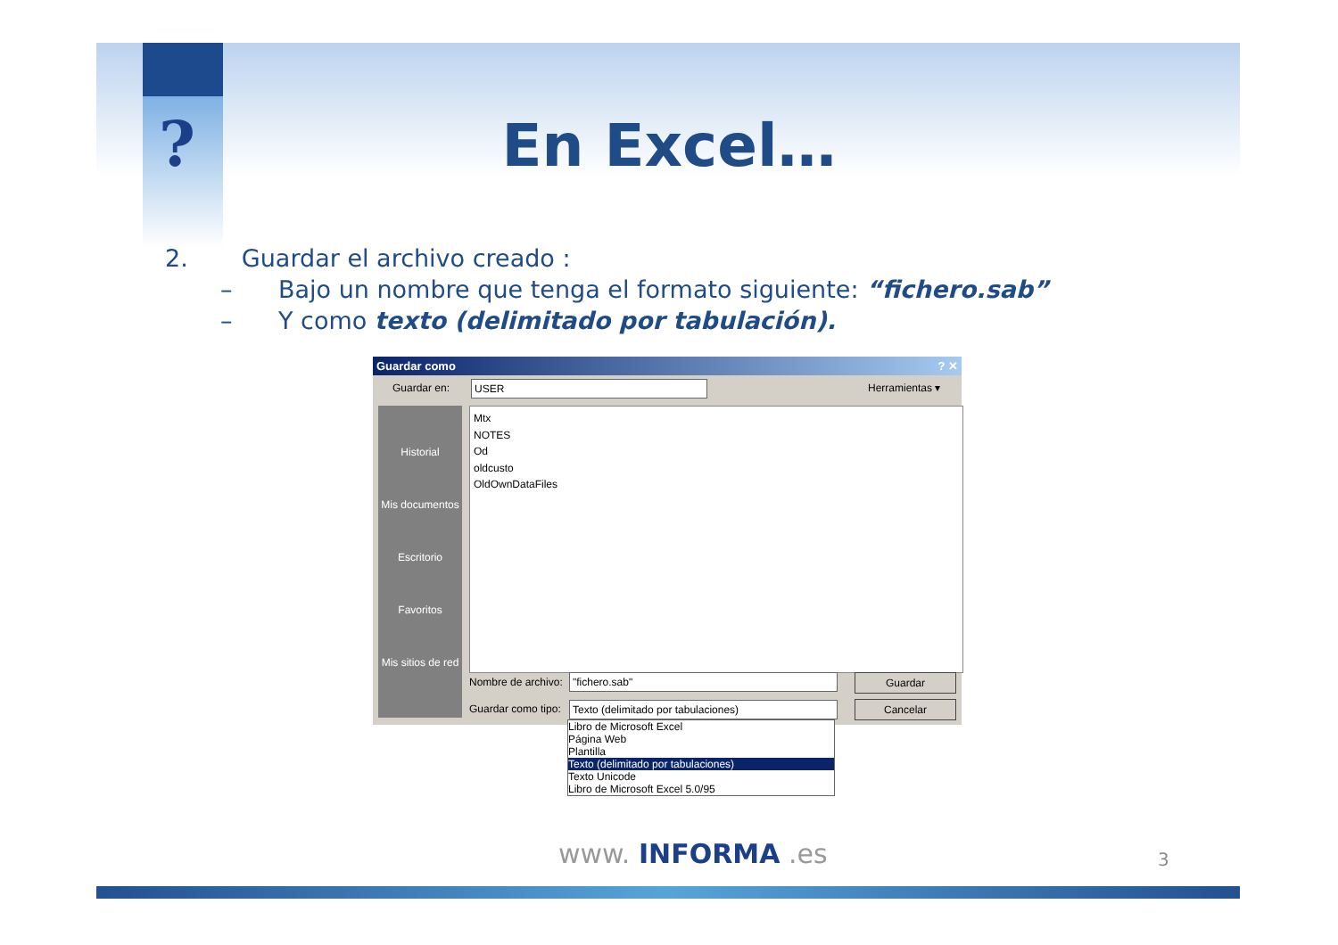?
En Excel…
2. Guardar el archivo creado :
– Bajo un nombre que tenga el formato siguiente: “fichero.sab”
– Y como texto (delimitado por tabulación).
Guardar como ? ✕
Guardar en: USER Herramientas ▾
Historial
Mis documentos
Escritorio
Favoritos
Mis sitios de red
Mtx
NOTES
Od
oldcusto
OldOwnDataFiles
Nombre de archivo: "fichero.sab" Guardar
Guardar como tipo: Texto (delimitado por tabulaciones) Cancelar
Libro de Microsoft Excel
Página Web
Plantilla
Texto (delimitado por tabulaciones)
Texto Unicode
Libro de Microsoft Excel 5.0/95
www. INFORMA .es 3